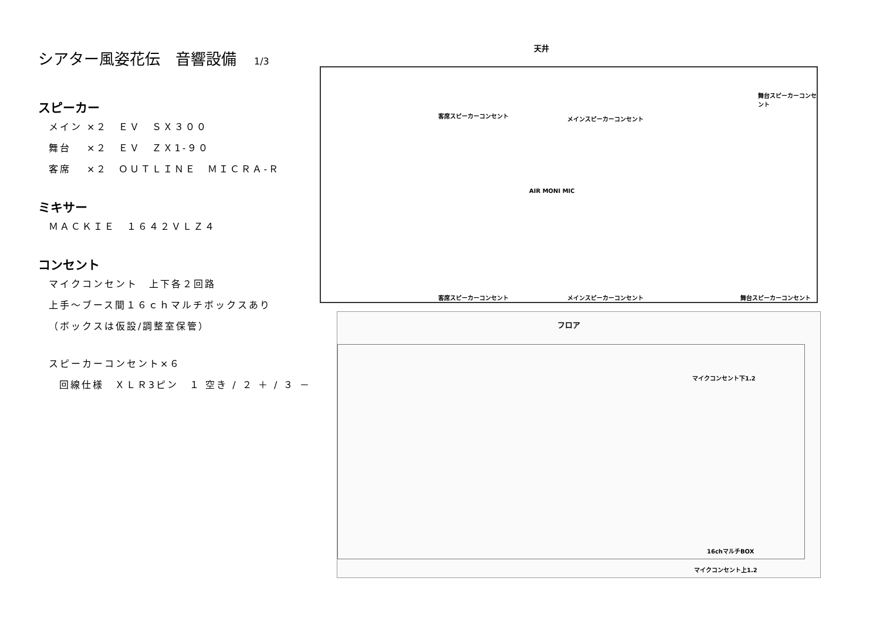シアター風姿花伝　音響設備 1/3
スピーカー
メイン ×２　ＥＶ　ＳＸ３００
舞台　 ×２　ＥＶ　ＺＸ1-９０
客席　 ×２　ＯＵＴＬＩＮＥ　ＭＩＣＲＡ-Ｒ
ミキサー
ＭＡＣＫＩＥ　１６４２ＶＬＺ４
コンセント
マイクコンセント　上下各２回路
上手～ブース間１６ｃｈマルチボックスあり
（ボックスは仮設/調整室保管）
スピーカーコンセント×６
回線仕様　ＸＬＲ3ピン　１ 空き / ２ ＋ / ３ －
天井
客席スピーカーコンセント メインスピーカーコンセント
舞台スピーカーコンセント
AIR MONI MIC
客席スピーカーコンセント メインスピーカーコンセント 舞台スピーカーコンセント
フロア
マイクコンセント下1.2
16chマルチBOX
マイクコンセント上1.2